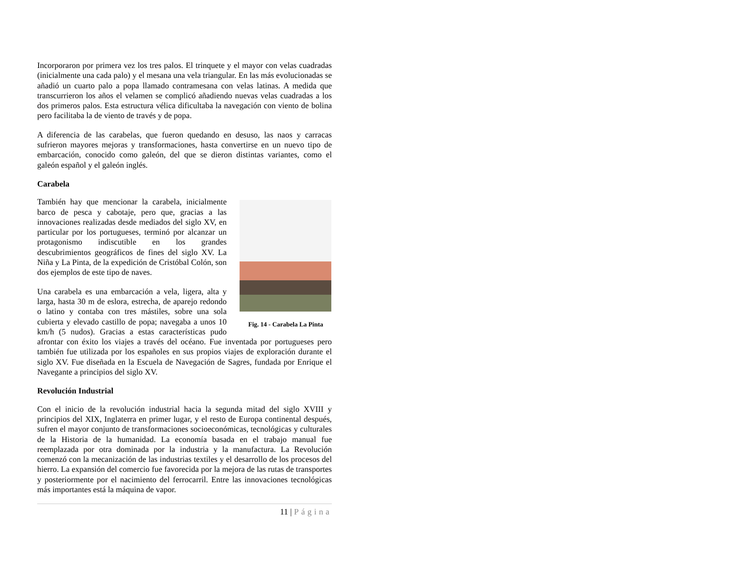Incorporaron por primera vez los tres palos. El trinquete y el mayor con velas cuadradas (inicialmente una cada palo) y el mesana una vela triangular. En las más evolucionadas se añadió un cuarto palo a popa llamado contramesana con velas latinas. A medida que transcurrieron los años el velamen se complicó añadiendo nuevas velas cuadradas a los dos primeros palos. Esta estructura vélica dificultaba la navegación con viento de bolina pero facilitaba la de viento de través y de popa.
A diferencia de las carabelas, que fueron quedando en desuso, las naos y carracas sufrieron mayores mejoras y transformaciones, hasta convertirse en un nuevo tipo de embarcación, conocido como galeón, del que se dieron distintas variantes, como el galeón español y el galeón inglés.
Carabela
Fig. 14 - Carabela La Pinta
También hay que mencionar la carabela, inicialmente barco de pesca y cabotaje, pero que, gracias a las innovaciones realizadas desde mediados del siglo XV, en particular por los portugueses, terminó por alcanzar un protagonismo indiscutible en los grandes descubrimientos geográficos de fines del siglo XV. La Niña y La Pinta, de la expedición de Cristóbal Colón, son dos ejemplos de este tipo de naves.
Una carabela es una embarcación a vela, ligera, alta y larga, hasta 30 m de eslora, estrecha, de aparejo redondo o latino y contaba con tres mástiles, sobre una sola cubierta y elevado castillo de popa; navegaba a unos 10 km/h (5 nudos). Gracias a estas características pudo afrontar con éxito los viajes a través del océano. Fue inventada por portugueses pero también fue utilizada por los españoles en sus propios viajes de exploración durante el siglo XV. Fue diseñada en la Escuela de Navegación de Sagres, fundada por Enrique el Navegante a principios del siglo XV.
Revolución Industrial
Con el inicio de la revolución industrial hacia la segunda mitad del siglo XVIII y principios del XIX, Inglaterra en primer lugar, y el resto de Europa continental después, sufren el mayor conjunto de transformaciones socioeconómicas, tecnológicas y culturales de la Historia de la humanidad. La economía basada en el trabajo manual fue reemplazada por otra dominada por la industria y la manufactura. La Revolución comenzó con la mecanización de las industrias textiles y el desarrollo de los procesos del hierro. La expansión del comercio fue favorecida por la mejora de las rutas de transportes y posteriormente por el nacimiento del ferrocarril. Entre las innovaciones tecnológicas más importantes está la máquina de vapor.
11 | Página